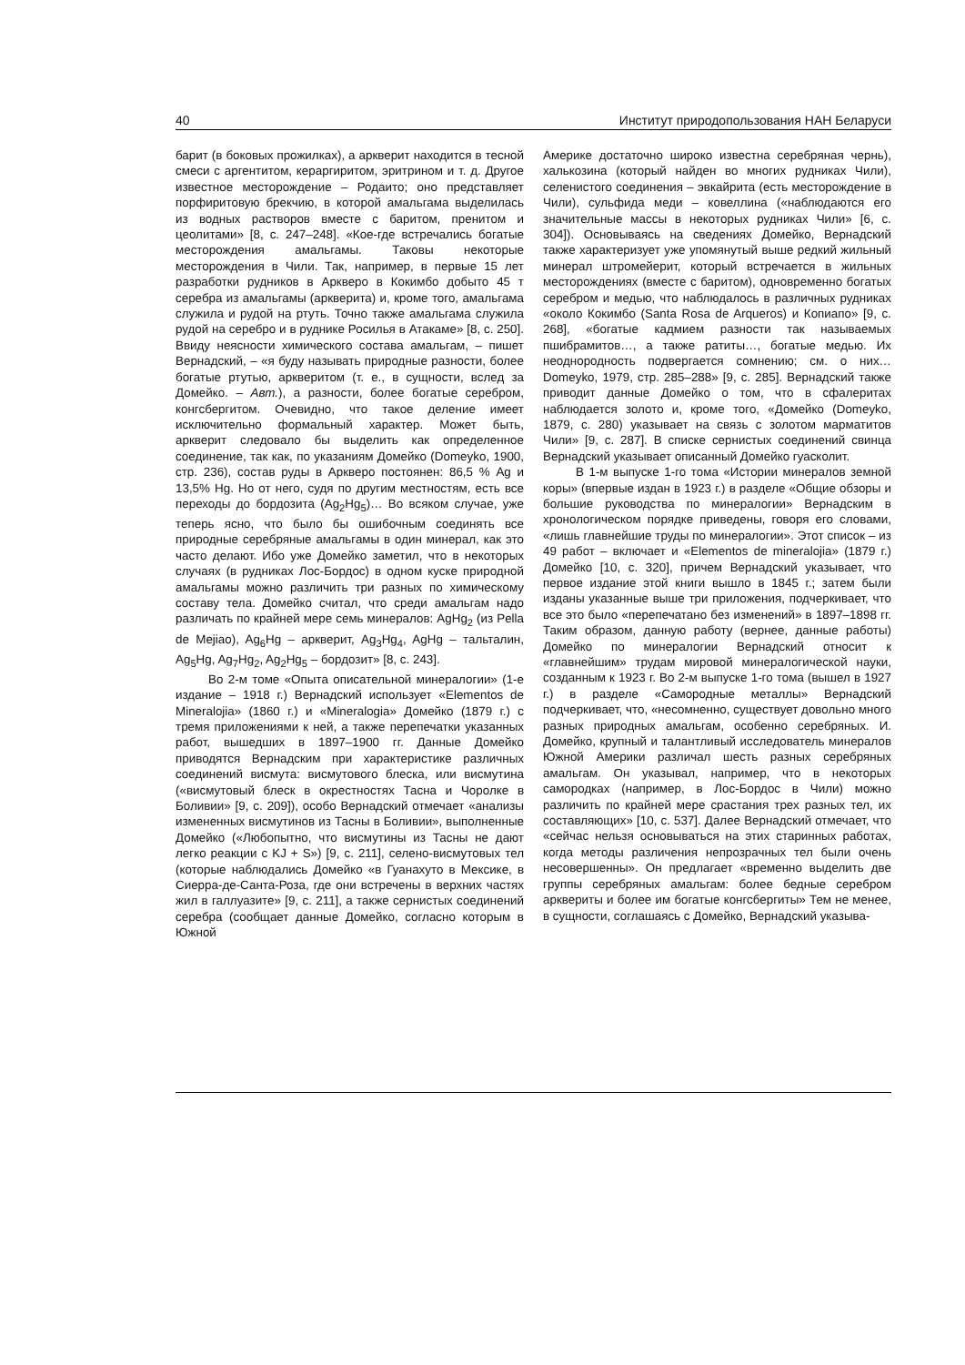40 Институт природопользования НАН Беларуси
барит (в боковых прожилках), а арквеpит находится в тесной смеси с аргентитом, кераргиритом, эритрином и т. д. Другое известное месторождение – Родаито; оно представляет порфиритовую брекчию, в которой амальгама выделилась из водных растворов вместе с баритом, пренитом и цеолитами» [8, с. 247–248]. «Кое-где встречались богатые месторождения амальгамы. Таковы некоторые месторождения в Чили. Так, например, в первые 15 лет разработки рудников в Арквеpо в Кокимбо добыто 45 т серебра из амальгамы (арквеpита) и, кроме того, амальгама служила и рудой на ртуть. Точно также амальгама служила рудой на серебро и в руднике Росилья в Атакаме» [8, с. 250]. Ввиду неясности химического состава амальгам, – пишет Вернадский, – «я буду называть природные разности, более богатые ртутью, арквеpитом (т. е., в сущности, вслед за Домейко. – Авт.), а разности, более богатые серебром, конгсбергитом. Очевидно, что такое деление имеет исключительно формальный характер. Может быть, арквеpит следовало бы выделить как определенное соединение, так как, по указаниям Домейко (Domeyko, 1900, стр. 236), состав руды в Арквеpо постоянен: 86,5 % Ag и 13,5% Hg. Но от него, судя по другим местностям, есть все переходы до бордозита (Ag<sub>2</sub>Hg<sub>5</sub>)… Во всяком случае, уже теперь ясно, что было бы ошибочным соединять все природные серебряные амальгамы в один минерал, как это часто делают. Ибо уже Домейко заметил, что в некоторых случаях (в рудниках Лос-Бордос) в одном куске природной амальгамы можно различить три разных по химическому составу тела. Домейко считал, что среди амальгам надо различать по крайней мере семь минералов: AgHg<sub>2</sub> (из Pella de Mejiao), Ag<sub>6</sub>Hg – арквеpит, Ag<sub>3</sub>Hg<sub>4</sub>, AgHg – тальталин, Ag<sub>5</sub>Hg, Ag<sub>7</sub>Hg<sub>2</sub>, Ag<sub>2</sub>Hg<sub>5</sub> – бордозит» [8, с. 243].
Во 2-м томе «Опыта описательной минералогии» (1-е издание – 1918 г.) Вернадский использует «Elementos de Mineralojia» (1860 г.) и «Mineralogia» Домейко (1879 г.) с тремя приложениями к ней, а также перепечатки указанных работ, вышедших в 1897–1900 гг. Данные Домейко приводятся Вернадским при характеристике различных соединений висмута: висмутового блеска, или висмутина («висмутовый блеск в окрестностях Тасна и Чоролке в Боливии» [9, с. 209]), особо Вернадский отмечает «анализы измененных висмутинов из Тасны в Боливии», выполненные Домейко («Любопытно, что висмутины из Тасны не дают легко реакции с KJ + S») [9, с. 211], селено-висмутовых тел (которые наблюдались Домейко «в Гуанахуто в Мексике, в Сиерра-де-Санта-Роза, где они встречены в верхних частях жил в галлуазите» [9, с. 211], а также сернистых соединений серебра (сообщает данные Домейко, согласно которым в Южной
Америке достаточно широко известна серебряная чернь), халькозина (который найден во многих рудниках Чили), селенистого соединения – эвкайрита (есть месторождение в Чили), сульфида меди – ковеллина («наблюдаются его значительные массы в некоторых рудниках Чили» [6, с. 304]). Основываясь на сведениях Домейко, Вернадский также характеризует уже упомянутый выше редкий жильный минерал штромейерит, который встречается в жильных месторождениях (вместе с баритом), одновременно богатых серебром и медью, что наблюдалось в различных рудниках «около Кокимбо (Santa Rosa de Arqueros) и Копиапо» [9, с. 268], «богатые кадмием разности так называемых пшибрамитов…, а также ратиты…, богатые медью. Их неоднородность подвергается сомнению; см. о них… Domeyko, 1979, стр. 285–288» [9, с. 285]. Вернадский также приводит данные Домейко о том, что в сфалеритах наблюдается золото и, кроме того, «Домейко (Domeyko, 1879, с. 280) указывает на связь с золотом марматитов Чили» [9, с. 287]. В списке сернистых соединений свинца Вернадский указывает описанный Домейко гуасколит.
В 1-м выпуске 1-го тома «Истории минералов земной коры» (впервые издан в 1923 г.) в разделе «Общие обзоры и большие руководства по минералогии» Вернадским в хронологическом порядке приведены, говоря его словами, «лишь главнейшие труды по минералогии». Этот список – из 49 работ – включает и «Elementos de mineralojia» (1879 г.) Домейко [10, с. 320], причем Вернадский указывает, что первое издание этой книги вышло в 1845 г.; затем были изданы указанные выше три приложения, подчеркивает, что все это было «перепечатано без изменений» в 1897–1898 гг. Таким образом, данную работу (вернее, данные работы) Домейко по минералогии Вернадский относит к «главнейшим» трудам мировой минералогической науки, созданным к 1923 г. Во 2-м выпуске 1-го тома (вышел в 1927 г.) в разделе «Самородные металлы» Вернадский подчеркивает, что, «несомненно, существует довольно много разных природных амальгам, особенно серебряных. И. Домейко, крупный и талантливый исследователь минералов Южной Америки различал шесть разных серебряных амальгам. Он указывал, например, что в некоторых самородках (например, в Лос-Бордос в Чили) можно различить по крайней мере срастания трех разных тел, их составляющих» [10, с. 537]. Далее Вернадский отмечает, что «сейчас нельзя основываться на этих старинных работах, когда методы различения непрозрачных тел были очень несовершенны». Он предлагает «временно выделить две группы серебряных амальгам: более бедные серебром арквеpиты и более им богатые конгсбергиты» Тем не менее, в сущности, соглашаясь с Домейко, Вернадский указыва-